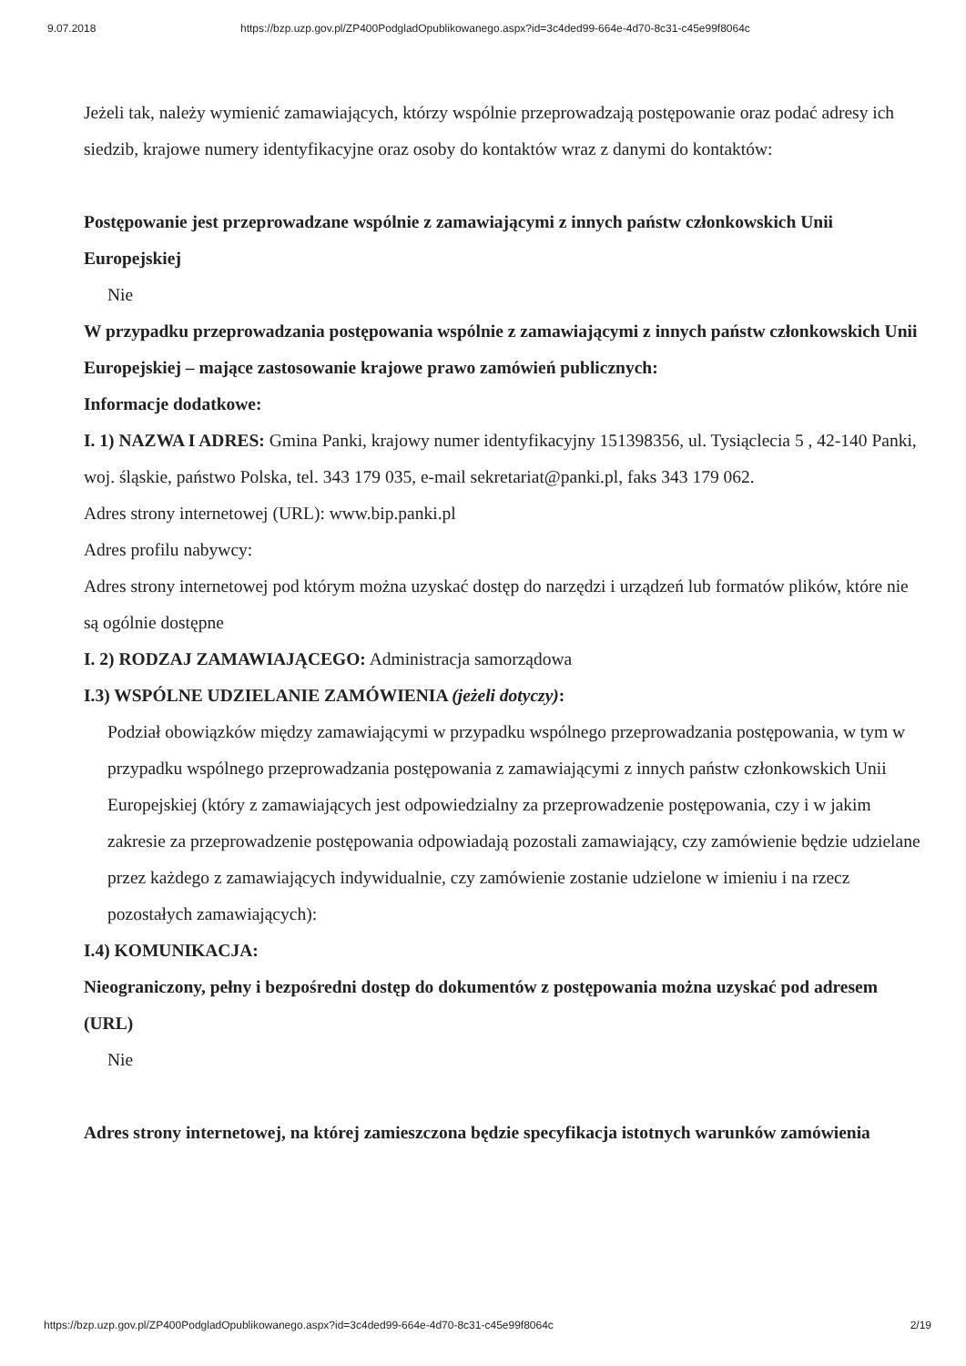9.07.2018 https://bzp.uzp.gov.pl/ZP400PodgladOpublikowanego.aspx?id=3c4ded99-664e-4d70-8c31-c45e99f8064c
Jeżeli tak, należy wymienić zamawiających, którzy wspólnie przeprowadzają postępowanie oraz podać adresy ich siedzib, krajowe numery identyfikacyjne oraz osoby do kontaktów wraz z danymi do kontaktów:
Postępowanie jest przeprowadzane wspólnie z zamawiającymi z innych państw członkowskich Unii Europejskiej
Nie
W przypadku przeprowadzania postępowania wspólnie z zamawiającymi z innych państw członkowskich Unii Europejskiej – mające zastosowanie krajowe prawo zamówień publicznych:
Informacje dodatkowe:
I. 1) NAZWA I ADRES: Gmina Panki, krajowy numer identyfikacyjny 151398356, ul. Tysiąclecia 5 , 42-140 Panki, woj. śląskie, państwo Polska, tel. 343 179 035, e-mail sekretariat@panki.pl, faks 343 179 062.
Adres strony internetowej (URL): www.bip.panki.pl
Adres profilu nabywcy:
Adres strony internetowej pod którym można uzyskać dostęp do narzędzi i urządzeń lub formatów plików, które nie są ogólnie dostępne
I. 2) RODZAJ ZAMAWIAJĄCEGO: Administracja samorządowa
I.3) WSPÓLNE UDZIELANIE ZAMÓWIENIA (jeżeli dotyczy):
Podział obowiązków między zamawiającymi w przypadku wspólnego przeprowadzania postępowania, w tym w przypadku wspólnego przeprowadzania postępowania z zamawiającymi z innych państw członkowskich Unii Europejskiej (który z zamawiających jest odpowiedzialny za przeprowadzenie postępowania, czy i w jakim zakresie za przeprowadzenie postępowania odpowiadają pozostali zamawiający, czy zamówienie będzie udzielane przez każdego z zamawiających indywidualnie, czy zamówienie zostanie udzielone w imieniu i na rzecz pozostałych zamawiających):
I.4) KOMUNIKACJA:
Nieograniczony, pełny i bezpośredni dostęp do dokumentów z postępowania można uzyskać pod adresem (URL)
Nie
Adres strony internetowej, na której zamieszczona będzie specyfikacja istotnych warunków zamówienia
https://bzp.uzp.gov.pl/ZP400PodgladOpublikowanego.aspx?id=3c4ded99-664e-4d70-8c31-c45e99f8064c 2/19